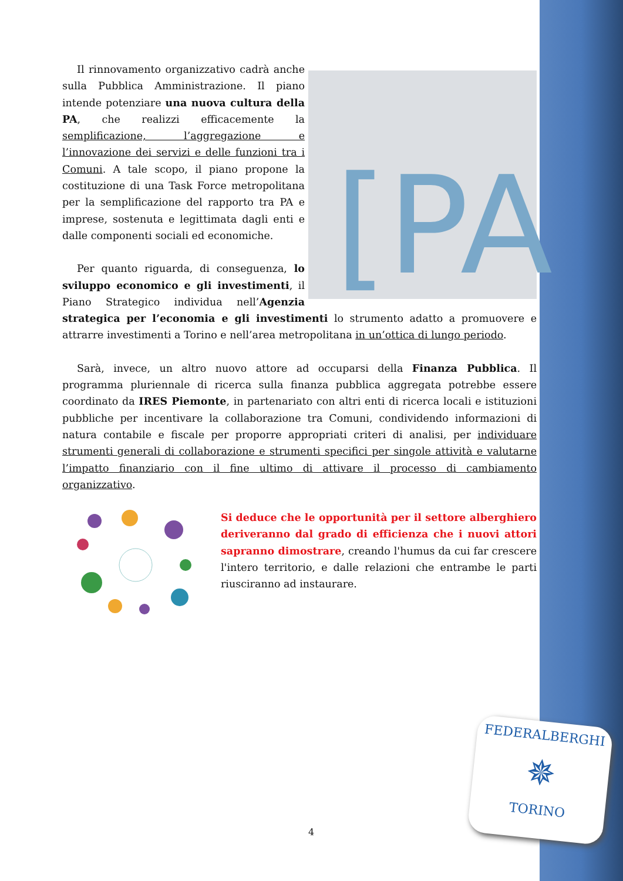[PA
Il rinnovamento organizzativo cadrà anche sulla Pubblica Amministrazione. Il piano intende potenziare una nuova cultura della PA, che realizzi efficacemente la semplificazione, l’aggregazione e l’innovazione dei servizi e delle funzioni tra i Comuni. A tale scopo, il piano propone la costituzione di una Task Force metropolitana per la semplificazione del rapporto tra PA e imprese, sostenuta e legittimata dagli enti e dalle componenti sociali ed economiche.
Per quanto riguarda, di conseguenza, lo sviluppo economico e gli investimenti, il Piano Strategico individua nell’Agenzia strategica per l’economia e gli investimenti lo strumento adatto a promuovere e attrarre investimenti a Torino e nell’area metropolitana in un’ottica di lungo periodo.
Sarà, invece, un altro nuovo attore ad occuparsi della Finanza Pubblica. Il programma pluriennale di ricerca sulla finanza pubblica aggregata potrebbe essere coordinato da IRES Piemonte, in partenariato con altri enti di ricerca locali e istituzioni pubbliche per incentivare la collaborazione tra Comuni, condividendo informazioni di natura contabile e fiscale per proporre appropriati criteri di analisi, per individuare strumenti generali di collaborazione e strumenti specifici per singole attività e valutarne l’impatto finanziario con il fine ultimo di attivare il processo di cambiamento organizzativo.
Si deduce che le opportunità per il settore alberghiero deriveranno dal grado di efficienza che i nuovi attori sapranno dimostrare, creando l'humus da cui far crescere l'intero territorio, e dalle relazioni che entrambe le parti riusciranno ad instaurare.
4
FEDERALBERGHI
✵
TORINO